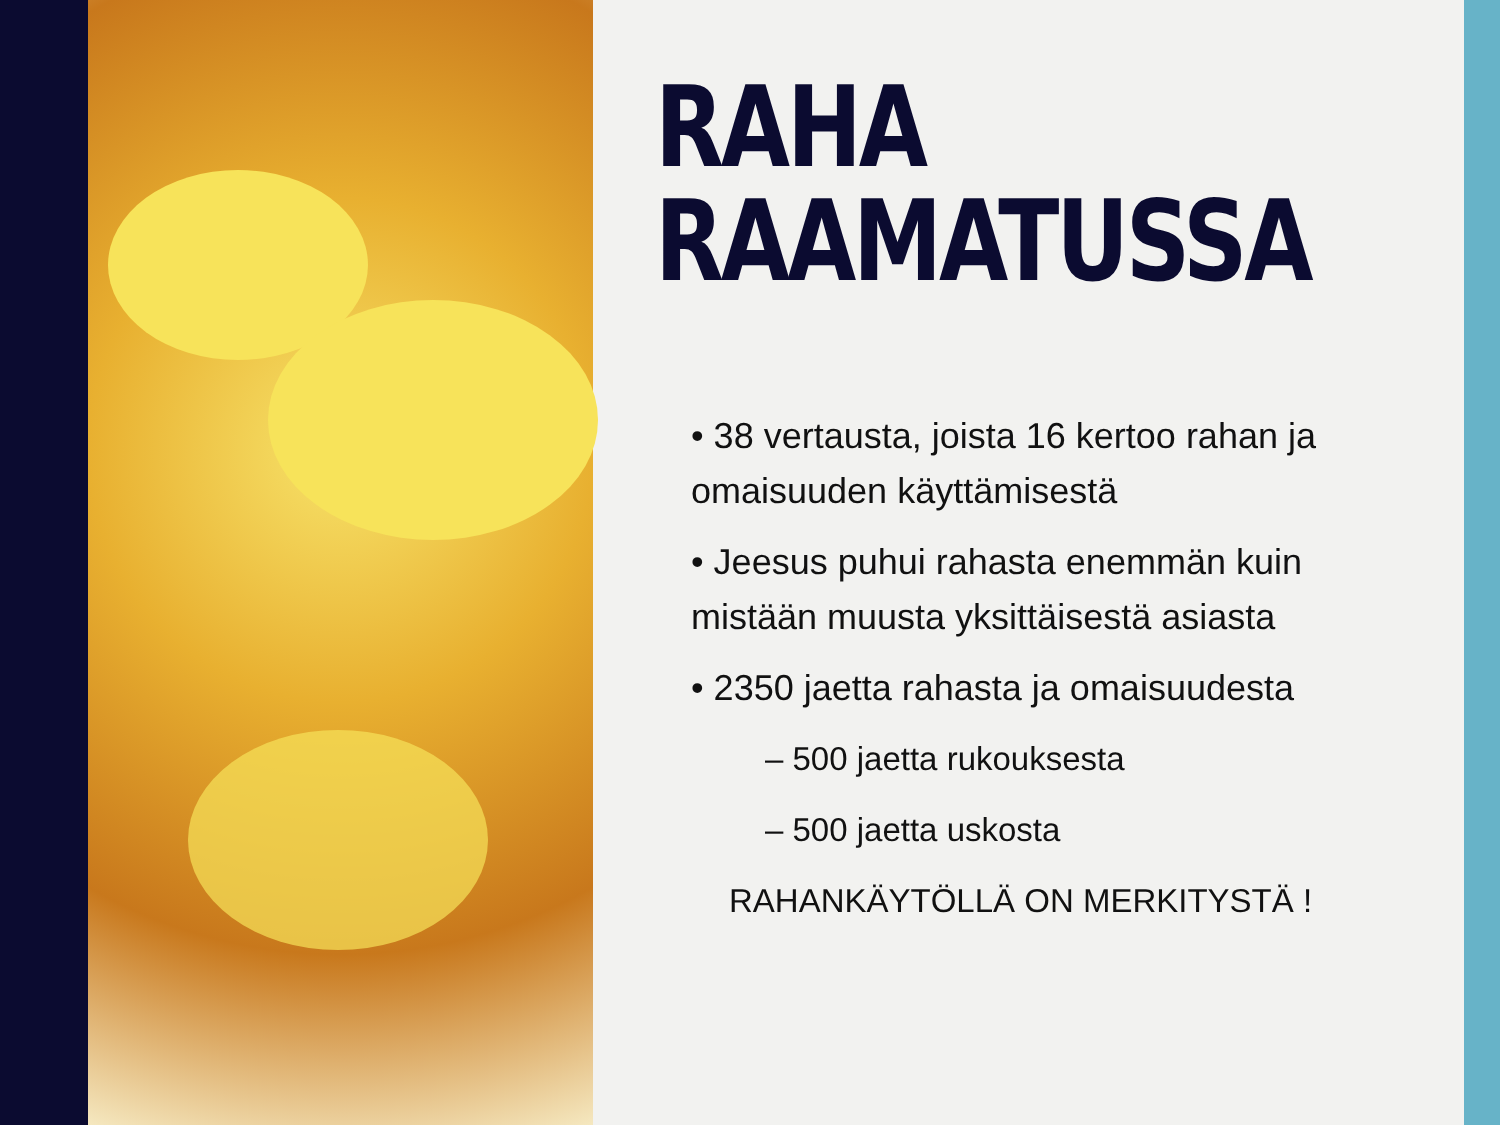RAHA
RAAMATUSSA
• 38 vertausta, joista 16 kertoo rahan ja omaisuuden käyttämisestä
• Jeesus puhui rahasta enemmän kuin mistään muusta yksittäisestä asiasta
• 2350 jaetta rahasta ja omaisuudesta
– 500 jaetta rukouksesta
– 500 jaetta uskosta
RAHANKÄYTÖLLÄ ON MERKITYSTÄ !